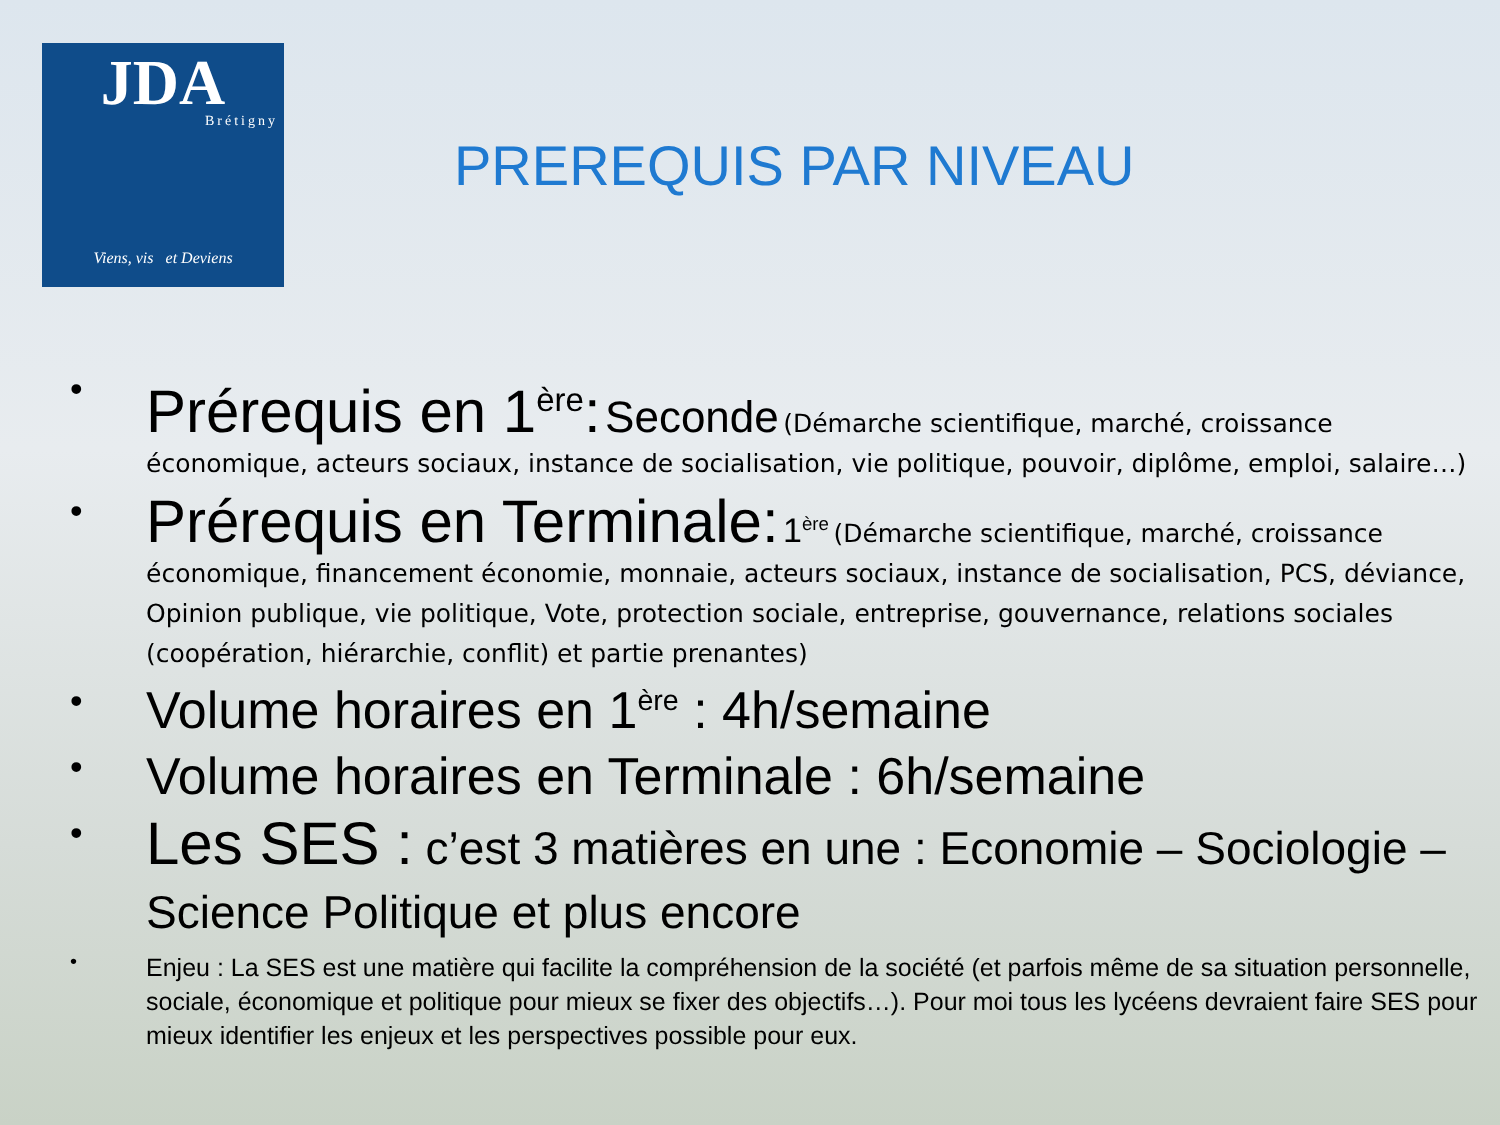JDA
Brétigny
Viens, vis et Deviens
PREREQUIS PAR NIVEAU
•
Prérequis en 1<sup>ère</sup>: Seconde (Démarche scientifique, marché, croissance économique, acteurs sociaux, instance de socialisation, vie politique, pouvoir, diplôme, emploi, salaire…)
•
Prérequis en Terminale: 1<sup>ère</sup> (Démarche scientifique, marché, croissance économique, financement économie, monnaie, acteurs sociaux, instance de socialisation, PCS, déviance, Opinion publique, vie politique, Vote, protection sociale, entreprise, gouvernance, relations sociales (coopération, hiérarchie, conflit) et partie prenantes)
•
Volume horaires en 1<sup>ère</sup> : 4h/semaine
•
Volume horaires en Terminale : 6h/semaine
•
Les SES : c’est 3 matières en une : Economie – Sociologie – Science Politique et plus encore
•
Enjeu : La SES est une matière qui facilite la compréhension de la société (et parfois même de sa situation personnelle, sociale, économique et politique pour mieux se fixer des objectifs…). Pour moi tous les lycéens devraient faire SES pour mieux identifier les enjeux et les perspectives possible pour eux.